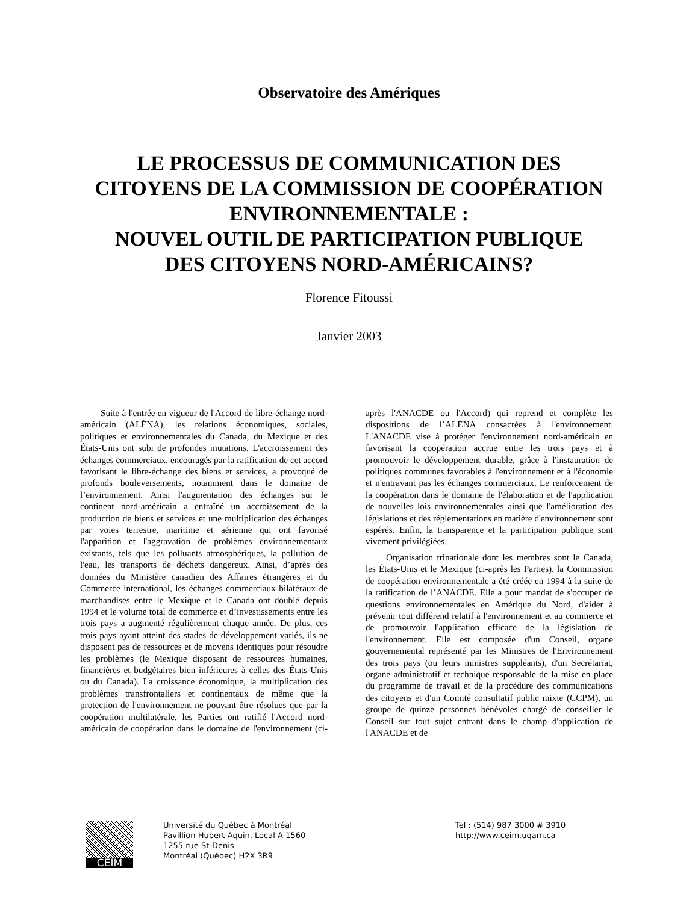Observatoire des Amériques
LE PROCESSUS DE COMMUNICATION DES
CITOYENS DE LA COMMISSION DE COOPÉRATION
ENVIRONNEMENTALE :
NOUVEL OUTIL DE PARTICIPATION PUBLIQUE
DES CITOYENS NORD-AMÉRICAINS?
Florence Fitoussi
Janvier 2003
Suite à l'entrée en vigueur de l'Accord de libre-échange nord-américain (ALÉNA), les relations économiques, sociales, politiques et environnementales du Canada, du Mexique et des États-Unis ont subi de profondes mutations. L'accroissement des échanges commerciaux, encouragés par la ratification de cet accord favorisant le libre-échange des biens et services, a provoqué de profonds bouleversements, notamment dans le domaine de l’environnement. Ainsi l'augmentation des échanges sur le continent nord-américain a entraîné un accroissement de la production de biens et services et une multiplication des échanges par voies terrestre, maritime et aérienne qui ont favorisé l'apparition et l'aggravation de problèmes environnementaux existants, tels que les polluants atmosphériques, la pollution de l'eau, les transports de déchets dangereux. Ainsi, d’après des données du Ministère canadien des Affaires étrangères et du Commerce international, les échanges commerciaux bilatéraux de marchandises entre le Mexique et le Canada ont doublé depuis 1994 et le volume total de commerce et d’investissements entre les trois pays a augmenté régulièrement chaque année. De plus, ces trois pays ayant atteint des stades de développement variés, ils ne disposent pas de ressources et de moyens identiques pour résoudre les problèmes (le Mexique disposant de ressources humaines, financières et budgétaires bien inférieures à celles des États-Unis ou du Canada). La croissance économique, la multiplication des problèmes transfrontaliers et continentaux de même que la protection de l'environnement ne pouvant être résolues que par la coopération multilatérale, les Parties ont ratifié l'Accord nord-américain de coopération dans le domaine de l'environnement (ci-après l'ANACDE ou l'Accord) qui reprend et complète les dispositions de l’ALÉNA consacrées à l'environnement. L'ANACDE vise à protéger l'environnement nord-américain en favorisant la coopération accrue entre les trois pays et à promouvoir le développement durable, grâce à l'instauration de politiques communes favorables à l'environnement et à l'économie et n'entravant pas les échanges commerciaux. Le renforcement de la coopération dans le domaine de l'élaboration et de l'application de nouvelles lois environnementales ainsi que l'amélioration des législations et des réglementations en matière d'environnement sont espérés. Enfin, la transparence et la participation publique sont vivement privilégiées.
Organisation trinationale dont les membres sont le Canada, les États-Unis et le Mexique (ci-après les Parties), la Commission de coopération environnementale a été créée en 1994 à la suite de la ratification de l’ANACDE. Elle a pour mandat de s'occuper de questions environnementales en Amérique du Nord, d'aider à prévenir tout différend relatif à l'environnement et au commerce et de promouvoir l'application efficace de la législation de l'environnement. Elle est composée d'un Conseil, organe gouvernemental représenté par les Ministres de l'Environnement des trois pays (ou leurs ministres suppléants), d'un Secrétariat, organe administratif et technique responsable de la mise en place du programme de travail et de la procédure des communications des citoyens et d'un Comité consultatif public mixte (CCPM), un groupe de quinze personnes bénévoles chargé de conseiller le Conseil sur tout sujet entrant dans le champ d'application de l'ANACDE et de
CEIM
Université du Québec à Montréal
Pavillion Hubert-Aquin, Local A-1560
1255 rue St-Denis
Montréal (Québec) H2X 3R9
Tel : (514) 987 3000 # 3910
http://www.ceim.uqam.ca